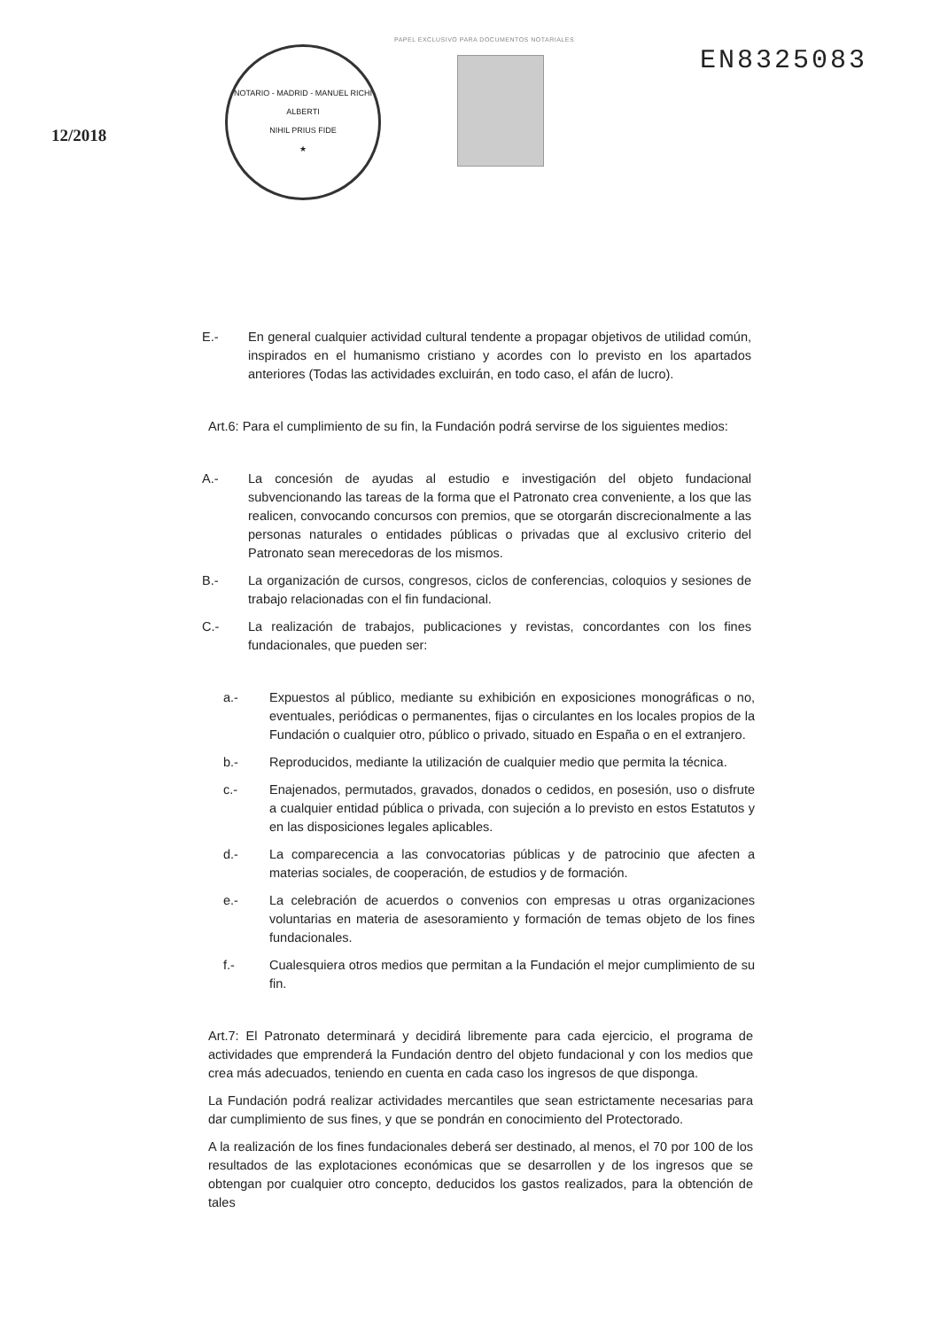PAPEL EXCLUSIVO PARA DOCUMENTOS NOTARIALES
12/2018
NOTARIO - MADRID - MANUEL RICHI ALBERTI
NIHIL PRIUS FIDE
★
EN8325083
E.- En general cualquier actividad cultural tendente a propagar objetivos de utilidad común, inspirados en el humanismo cristiano y acordes con lo previsto en los apartados anteriores (Todas las actividades excluirán, en todo caso, el afán de lucro).
Art.6: Para el cumplimiento de su fin, la Fundación podrá servirse de los siguientes medios:
A.- La concesión de ayudas al estudio e investigación del objeto fundacional subvencionando las tareas de la forma que el Patronato crea conveniente, a los que las realicen, convocando concursos con premios, que se otorgarán discrecionalmente a las personas naturales o entidades públicas o privadas que al exclusivo criterio del Patronato sean merecedoras de los mismos.
B.- La organización de cursos, congresos, ciclos de conferencias, coloquios y sesiones de trabajo relacionadas con el fin fundacional.
C.- La realización de trabajos, publicaciones y revistas, concordantes con los fines fundacionales, que pueden ser:
a.- Expuestos al público, mediante su exhibición en exposiciones monográficas o no, eventuales, periódicas o permanentes, fijas o circulantes en los locales propios de la Fundación o cualquier otro, público o privado, situado en España o en el extranjero.
b.- Reproducidos, mediante la utilización de cualquier medio que permita la técnica.
c.- Enajenados, permutados, gravados, donados o cedidos, en posesión, uso o disfrute a cualquier entidad pública o privada, con sujeción a lo previsto en estos Estatutos y en las disposiciones legales aplicables.
d.- La comparecencia a las convocatorias públicas y de patrocinio que afecten a materias sociales, de cooperación, de estudios y de formación.
e.- La celebración de acuerdos o convenios con empresas u otras organizaciones voluntarias en materia de asesoramiento y formación de temas objeto de los fines fundacionales.
f.- Cualesquiera otros medios que permitan a la Fundación el mejor cumplimiento de su fin.
Art.7: El Patronato determinará y decidirá libremente para cada ejercicio, el programa de actividades que emprenderá la Fundación dentro del objeto fundacional y con los medios que crea más adecuados, teniendo en cuenta en cada caso los ingresos de que disponga.
La Fundación podrá realizar actividades mercantiles que sean estrictamente necesarias para dar cumplimiento de sus fines, y que se pondrán en conocimiento del Protectorado.
A la realización de los fines fundacionales deberá ser destinado, al menos, el 70 por 100 de los resultados de las explotaciones económicas que se desarrollen y de los ingresos que se obtengan por cualquier otro concepto, deducidos los gastos realizados, para la obtención de tales